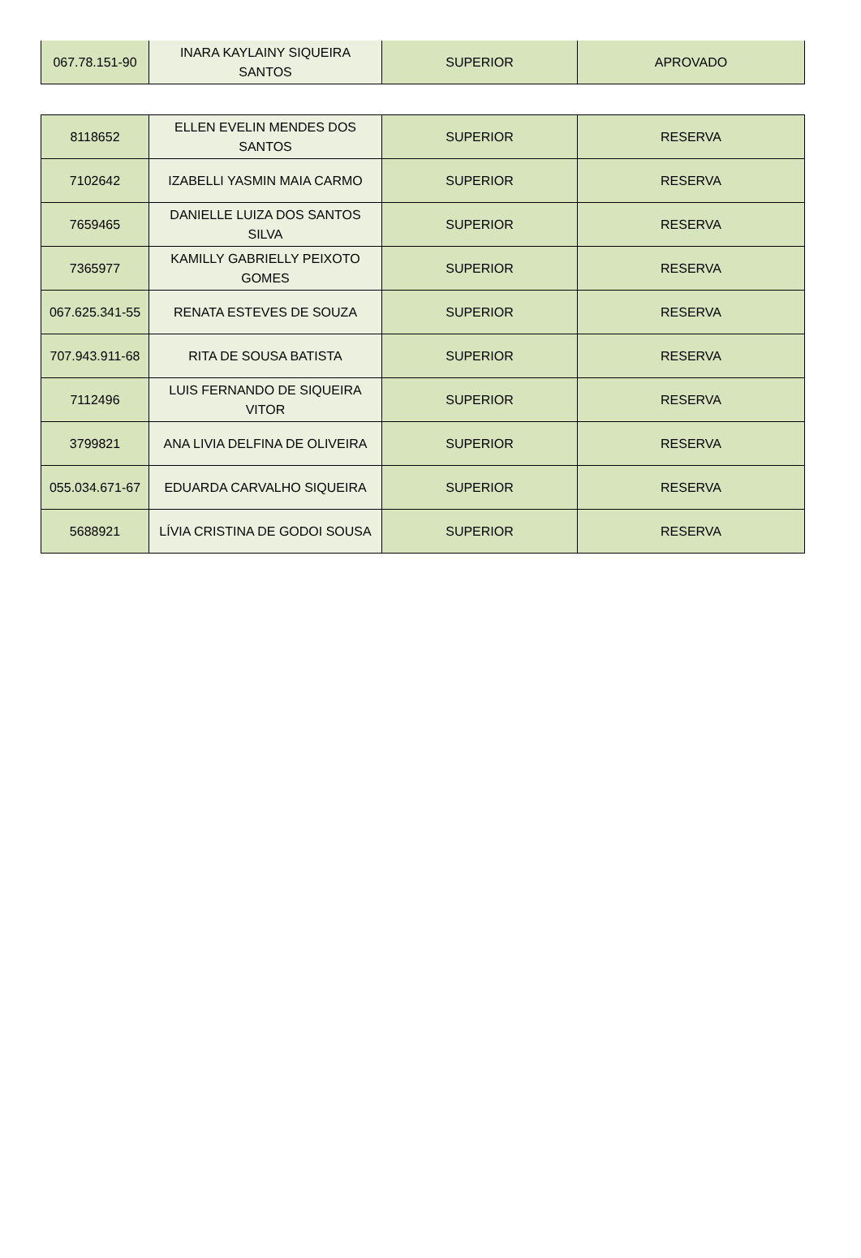| 067.78.151-90 | INARA KAYLAINY SIQUEIRA SANTOS | SUPERIOR | APROVADO |
| 8118652 | ELLEN EVELIN MENDES DOS SANTOS | SUPERIOR | RESERVA |
| 7102642 | IZABELLI YASMIN MAIA CARMO | SUPERIOR | RESERVA |
| 7659465 | DANIELLE LUIZA DOS SANTOS SILVA | SUPERIOR | RESERVA |
| 7365977 | KAMILLY GABRIELLY PEIXOTO GOMES | SUPERIOR | RESERVA |
| 067.625.341-55 | RENATA ESTEVES DE SOUZA | SUPERIOR | RESERVA |
| 707.943.911-68 | RITA DE SOUSA BATISTA | SUPERIOR | RESERVA |
| 7112496 | LUIS FERNANDO DE SIQUEIRA VITOR | SUPERIOR | RESERVA |
| 3799821 | ANA LIVIA DELFINA DE OLIVEIRA | SUPERIOR | RESERVA |
| 055.034.671-67 | EDUARDA CARVALHO SIQUEIRA | SUPERIOR | RESERVA |
| 5688921 | LÍVIA CRISTINA DE GODOI SOUSA | SUPERIOR | RESERVA |